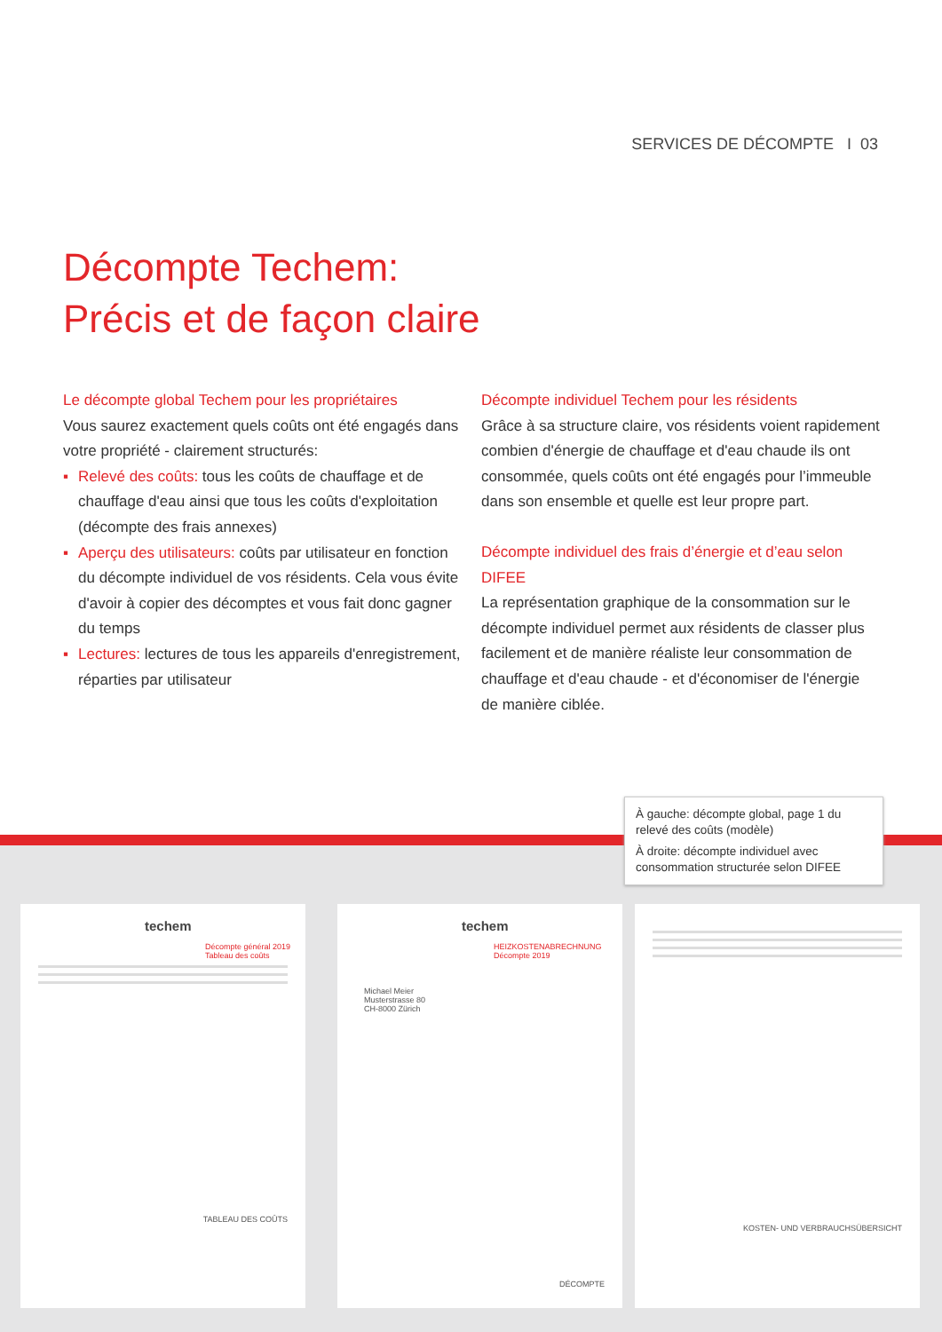SERVICES DE DÉCOMPTE I 03
Décompte Techem:
Précis et de façon claire
Le décompte global Techem pour les propriétaires
Vous saurez exactement quels coûts ont été engagés dans votre propriété - clairement structurés:
▪ Relevé des coûts: tous les coûts de chauffage et de chauffage d'eau ainsi que tous les coûts d'exploitation (décompte des frais annexes)
▪ Aperçu des utilisateurs: coûts par utilisateur en fonction du décompte individuel de vos résidents. Cela vous évite d'avoir à copier des décomptes et vous fait donc gagner du temps
▪ Lectures: lectures de tous les appareils d'enregistrement, réparties par utilisateur
Décompte individuel Techem pour les résidents
Grâce à sa structure claire, vos résidents voient rapidement combien d'énergie de chauffage et d'eau chaude ils ont consommée, quels coûts ont été engagés pour l’immeuble dans son ensemble et quelle est leur propre part.
Décompte individuel des frais d’énergie et d’eau selon DIFEE
La représentation graphique de la consommation sur le décompte individuel permet aux résidents de classer plus facilement et de manière réaliste leur consommation de chauffage et d'eau chaude - et d'économiser de l'énergie de manière ciblée.
À gauche: décompte global, page 1 du relevé des coûts (modèle)
À droite: décompte individuel avec consommation structurée selon DIFEE
techem
Décompte général 2019 Tableau des coûts
TABLEAU DES COÛTS
techem
HEIZKOSTENABRECHNUNG Décompte 2019
Michael Meier
Musterstrasse 80
CH-8000 Zürich
DÉCOMPTE
KOSTEN- UND VERBRAUCHSÜBERSICHT